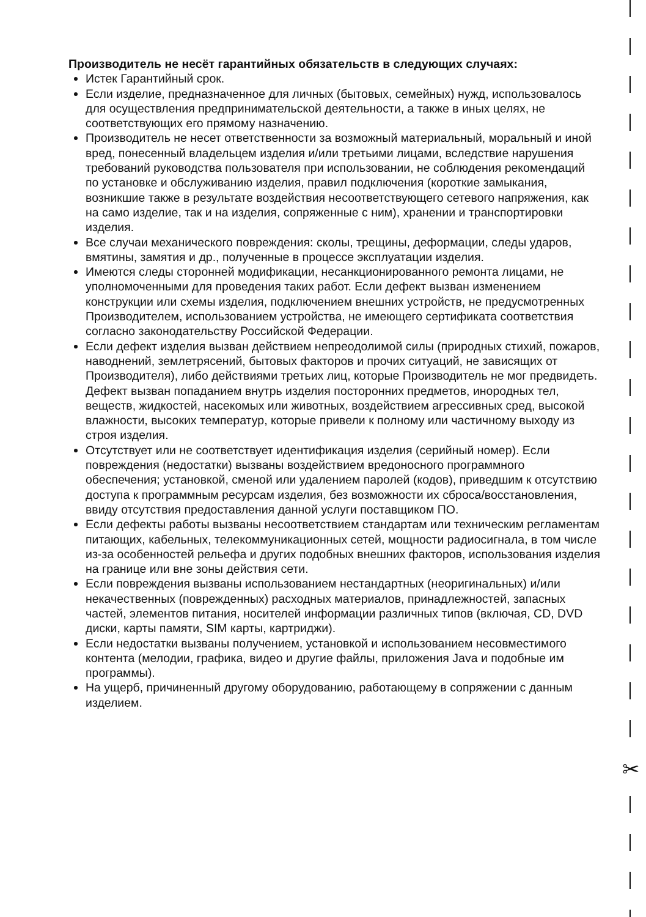✂
Производитель не несёт гарантийных обязательств в следующих случаях:
Истек Гарантийный срок.
Если изделие, предназначенное для личных (бытовых, семейных) нужд, использовалось для осуществления предпринимательской деятельности, а также в иных целях, не соответствующих его прямому назначению.
Производитель не несет ответственности за возможный материальный, моральный и иной вред, понесенный владельцем изделия и/или третьими лицами, вследствие нарушения требований руководства пользователя при использовании, не соблюдения рекомендаций по установке и обслуживанию изделия, правил подключения (короткие замыкания, возникшие также в результате воздействия несоответствующего сетевого напряжения, как на само изделие, так и на изделия, сопряженные с ним), хранении и транспортировки изделия.
Все случаи механического повреждения: сколы, трещины, деформации, следы ударов, вмятины, замятия и др., полученные в процессе эксплуатации изделия.
Имеются следы сторонней модификации, несанкционированного ремонта лицами, не уполномоченными для проведения таких работ. Если дефект вызван изменением конструкции или схемы изделия, подключением внешних устройств, не предусмотренных Производителем, использованием устройства, не имеющего сертификата соответствия согласно законодательству Российской Федерации.
Если дефект изделия вызван действием непреодолимой силы (природных стихий, пожаров, наводнений, землетрясений, бытовых факторов и прочих ситуаций, не зависящих от Производителя), либо действиями третьих лиц, которые Производитель не мог предвидеть. Дефект вызван попаданием внутрь изделия посторонних предметов, инородных тел, веществ, жидкостей, насекомых или животных, воздействием агрессивных сред, высокой влажности, высоких температур, которые привели к полному или частичному выходу из строя изделия.
Отсутствует или не соответствует идентификация изделия (серийный номер). Если повреждения (недостатки) вызваны воздействием вредоносного программного обеспечения; установкой, сменой или удалением паролей (кодов), приведшим к отсутствию доступа к программным ресурсам изделия, без возможности их сброса/восстановления, ввиду отсутствия предоставления данной услуги поставщиком ПО.
Если дефекты работы вызваны несоответствием стандартам или техническим регламентам питающих, кабельных, телекоммуникационных сетей, мощности радиосигнала, в том числе из-за особенностей рельефа и других подобных внешних факторов, использования изделия на границе или вне зоны действия сети.
Если повреждения вызваны использованием нестандартных (неоригинальных) и/или некачественных (поврежденных) расходных материалов, принадлежностей, запасных частей, элементов питания, носителей информации различных типов (включая, CD, DVD диски, карты памяти, SIM карты, картриджи).
Если недостатки вызваны получением, установкой и использованием несовместимого контента (мелодии, графика, видео и другие файлы, приложения Java и подобные им программы).
На ущерб, причиненный другому оборудованию, работающему в сопряжении с данным изделием.